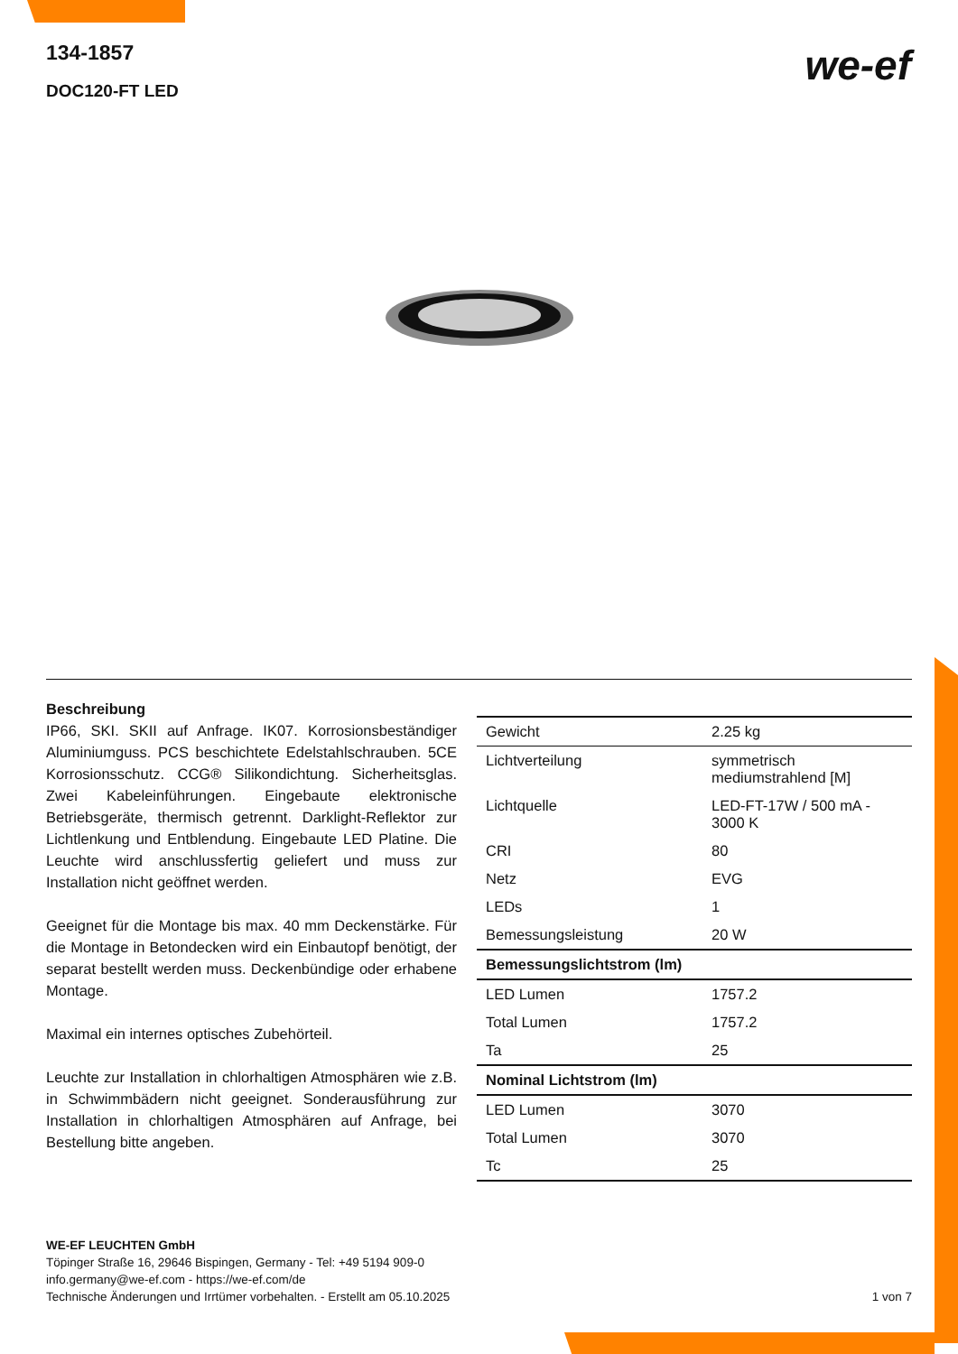we-ef
134-1857
DOC120-FT LED
Beschreibung
IP66, SKI. SKII auf Anfrage. IK07. Korrosionsbeständiger Aluminiumguss. PCS beschichtete Edelstahlschrauben. 5CE Korrosionsschutz. CCG® Silikondichtung. Sicherheitsglas. Zwei Kabeleinführungen. Eingebaute elektronische Betriebsgeräte, thermisch getrennt. Darklight-Reflektor zur Lichtlenkung und Entblendung. Eingebaute LED Platine. Die Leuchte wird anschlussfertig geliefert und muss zur Installation nicht geöffnet werden.
Geeignet für die Montage bis max. 40 mm Deckenstärke. Für die Montage in Betondecken wird ein Einbautopf benötigt, der separat bestellt werden muss. Deckenbündige oder erhabene Montage.
Maximal ein internes optisches Zubehörteil.
Leuchte zur Installation in chlorhaltigen Atmosphären wie z.B. in Schwimmbädern nicht geeignet. Sonderausführung zur Installation in chlorhaltigen Atmosphären auf Anfrage, bei Bestellung bitte angeben.
| Gewicht | 2.25 kg |
| Lichtverteilung | symmetrisch mediumstrahlend [M] |
| Lichtquelle | LED-FT-17W / 500 mA - 3000 K |
| CRI | 80 |
| Netz | EVG |
| LEDs | 1 |
| Bemessungsleistung | 20 W |
| Bemessungslichtstrom (lm) | |
| LED Lumen | 1757.2 |
| Total Lumen | 1757.2 |
| Ta | 25 |
| Nominal Lichtstrom (lm) | |
| LED Lumen | 3070 |
| Total Lumen | 3070 |
| Tc | 25 |
WE-EF LEUCHTEN GmbH
Töpinger Straße 16, 29646 Bispingen, Germany - Tel: +49 5194 909-0
info.germany@we-ef.com - https://we-ef.com/de
Technische Änderungen und Irrtümer vorbehalten. - Erstellt am 05.10.2025
1 von 7